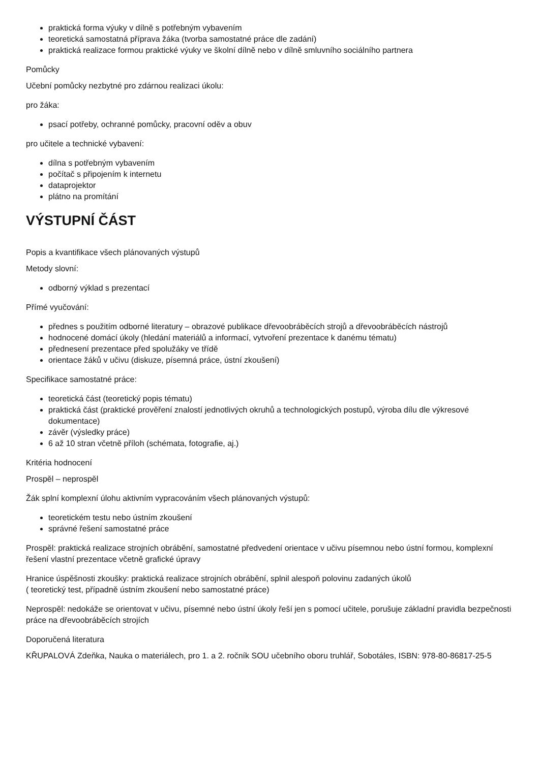praktická forma výuky v dílně s potřebným vybavením
teoretická samostatná příprava žáka (tvorba samostatné práce dle zadání)
praktická realizace formou praktické výuky ve školní dílně nebo v dílně smluvního sociálního partnera
Pomůcky
Učební pomůcky nezbytné pro zdárnou realizaci úkolu:
pro žáka:
psací potřeby, ochranné pomůcky, pracovní oděv a obuv
pro učitele a technické vybavení:
dílna s potřebným vybavením
počítač s připojením k internetu
dataprojektor
plátno na promítání
VÝSTUPNÍ ČÁST
Popis a kvantifikace všech plánovaných výstupů
Metody slovní:
odborný výklad s prezentací
Přímé vyučování:
přednes s použitím odborné literatury – obrazové publikace dřevoobráběcích strojů a dřevoobráběcích nástrojů
hodnocené domácí úkoly (hledání materiálů a informací, vytvoření prezentace k danému tématu)
přednesení prezentace před spolužáky ve třídě
orientace žáků v učivu (diskuze, písemná práce, ústní zkoušení)
Specifikace samostatné práce:
teoretická část (teoretický popis tématu)
praktická část (praktické prověření znalostí jednotlivých okruhů a technologických postupů, výroba dílu dle výkresové dokumentace)
závěr (výsledky práce)
6 až 10 stran včetně příloh (schémata, fotografie, aj.)
Kritéria hodnocení
Prospěl – neprospěl
Žák splní komplexní úlohu aktivním vypracováním všech plánovaných výstupů:
teoretickém testu nebo ústním zkoušení
správné řešení samostatné práce
Prospěl: praktická realizace strojních obrábění, samostatné předvedení orientace v učivu písemnou nebo ústní formou, komplexní řešení vlastní prezentace včetně grafické úpravy
Hranice úspěšnosti zkoušky: praktická realizace strojních obrábění, splnil alespoň polovinu zadaných úkolů
( teoretický test, případně ústním zkoušení nebo samostatné práce)
Neprospěl: nedokáže se orientovat v učivu, písemné nebo ústní úkoly řeší jen s pomocí učitele, porušuje základní pravidla bezpečnosti práce na dřevoobráběcích strojích
Doporučená literatura
KŘUPALOVÁ Zdeňka, Nauka o materiálech, pro 1. a 2. ročník SOU učebního oboru truhlář, Sobotáles, ISBN: 978-80-86817-25-5